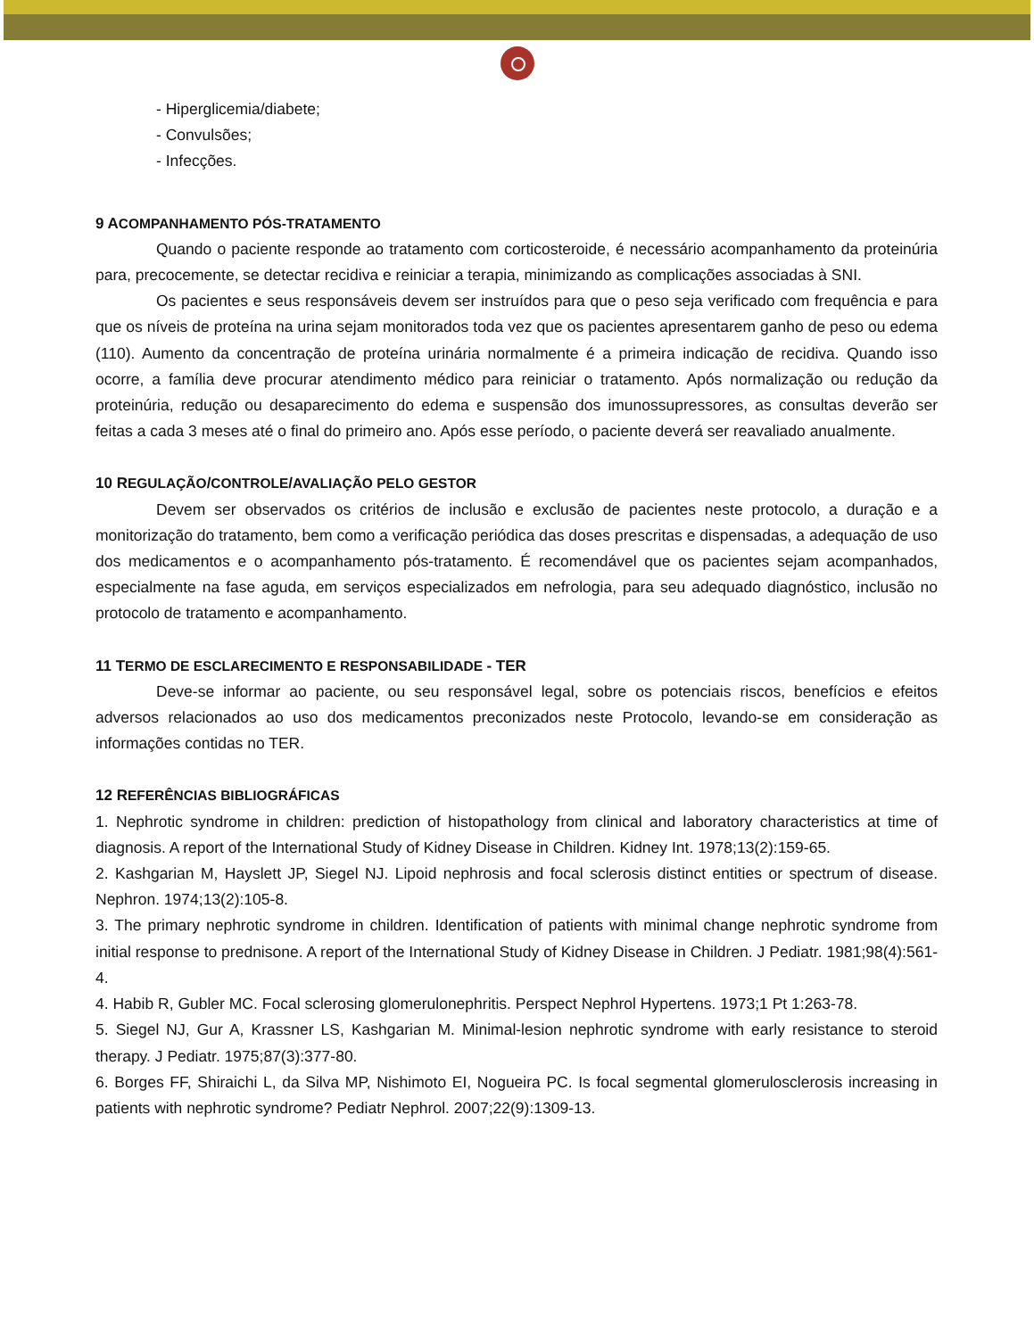- Hiperglicemia/diabete;
- Convulsões;
- Infecções.
9 ACOMPANHAMENTO PÓS-TRATAMENTO
Quando o paciente responde ao tratamento com corticosteroide, é necessário acompanhamento da proteinúria para, precocemente, se detectar recidiva e reiniciar a terapia, minimizando as complicações associadas à SNI.
Os pacientes e seus responsáveis devem ser instruídos para que o peso seja verificado com frequência e para que os níveis de proteína na urina sejam monitorados toda vez que os pacientes apresentarem ganho de peso ou edema (110). Aumento da concentração de proteína urinária normalmente é a primeira indicação de recidiva. Quando isso ocorre, a família deve procurar atendimento médico para reiniciar o tratamento. Após normalização ou redução da proteinúria, redução ou desaparecimento do edema e suspensão dos imunossupressores, as consultas deverão ser feitas a cada 3 meses até o final do primeiro ano. Após esse período, o paciente deverá ser reavaliado anualmente.
10 REGULAÇÃO/CONTROLE/AVALIAÇÃO PELO GESTOR
Devem ser observados os critérios de inclusão e exclusão de pacientes neste protocolo, a duração e a monitorização do tratamento, bem como a verificação periódica das doses prescritas e dispensadas, a adequação de uso dos medicamentos e o acompanhamento pós-tratamento. É recomendável que os pacientes sejam acompanhados, especialmente na fase aguda, em serviços especializados em nefrologia, para seu adequado diagnóstico, inclusão no protocolo de tratamento e acompanhamento.
11 TERMO DE ESCLARECIMENTO E RESPONSABILIDADE - TER
Deve-se informar ao paciente, ou seu responsável legal, sobre os potenciais riscos, benefícios e efeitos adversos relacionados ao uso dos medicamentos preconizados neste Protocolo, levando-se em consideração as informações contidas no TER.
12 REFERÊNCIAS BIBLIOGRÁFICAS
1. Nephrotic syndrome in children: prediction of histopathology from clinical and laboratory characteristics at time of diagnosis. A report of the International Study of Kidney Disease in Children. Kidney Int. 1978;13(2):159-65.
2. Kashgarian M, Hayslett JP, Siegel NJ. Lipoid nephrosis and focal sclerosis distinct entities or spectrum of disease. Nephron. 1974;13(2):105-8.
3. The primary nephrotic syndrome in children. Identification of patients with minimal change nephrotic syndrome from initial response to prednisone. A report of the International Study of Kidney Disease in Children. J Pediatr. 1981;98(4):561-4.
4. Habib R, Gubler MC. Focal sclerosing glomerulonephritis. Perspect Nephrol Hypertens. 1973;1 Pt 1:263-78.
5. Siegel NJ, Gur A, Krassner LS, Kashgarian M. Minimal-lesion nephrotic syndrome with early resistance to steroid therapy. J Pediatr. 1975;87(3):377-80.
6. Borges FF, Shiraichi L, da Silva MP, Nishimoto EI, Nogueira PC. Is focal segmental glomerulosclerosis increasing in patients with nephrotic syndrome? Pediatr Nephrol. 2007;22(9):1309-13.